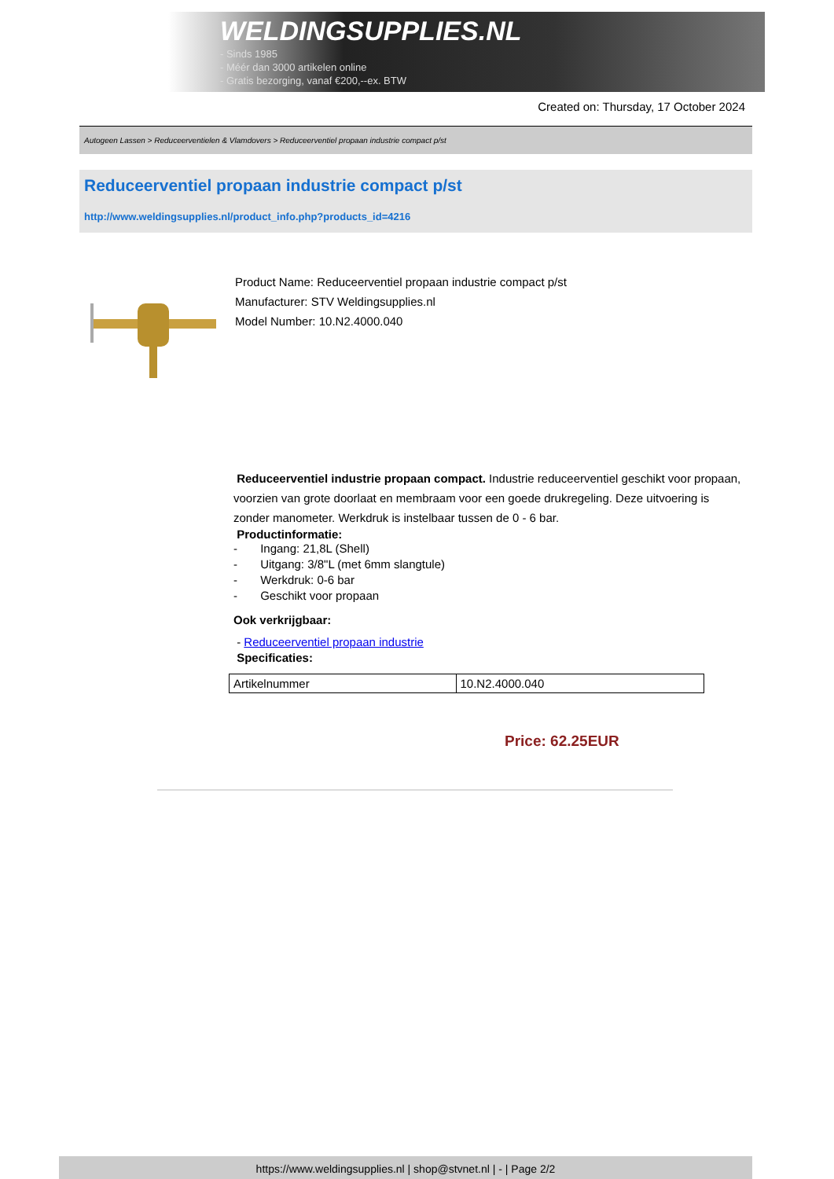WELDINGSUPPLIES.NL
- Sinds 1985
- Méér dan 3000 artikelen online
- Gratis bezorging, vanaf €200,--ex. BTW
Created on: Thursday, 17 October 2024
Autogeen Lassen > Reduceerventielen & Vlamdovers > Reduceerventiel propaan industrie compact p/st
Reduceerventiel propaan industrie compact p/st
http://www.weldingsupplies.nl/product_info.php?products_id=4216
Product Name: Reduceerventiel propaan industrie compact p/st
Manufacturer: STV Weldingsupplies.nl
Model Number: 10.N2.4000.040
Reduceerventiel industrie propaan compact. Industrie reduceerventiel geschikt voor propaan, voorzien van grote doorlaat en membraam voor een goede drukregeling. Deze uitvoering is zonder manometer. Werkdruk is instelbaar tussen de 0 - 6 bar.
Productinformatie:
- Ingang: 21,8L (Shell)
- Uitgang: 3/8"L (met 6mm slangtule)
- Werkdruk: 0-6 bar
- Geschikt voor propaan
Ook verkrijgbaar:
- Reduceerventiel propaan industrie
Specificaties:
| Artikelnummer | 10.N2.4000.040 |
Price: 62.25EUR
https://www.weldingsupplies.nl | shop@stvnet.nl | - | Page 2/2